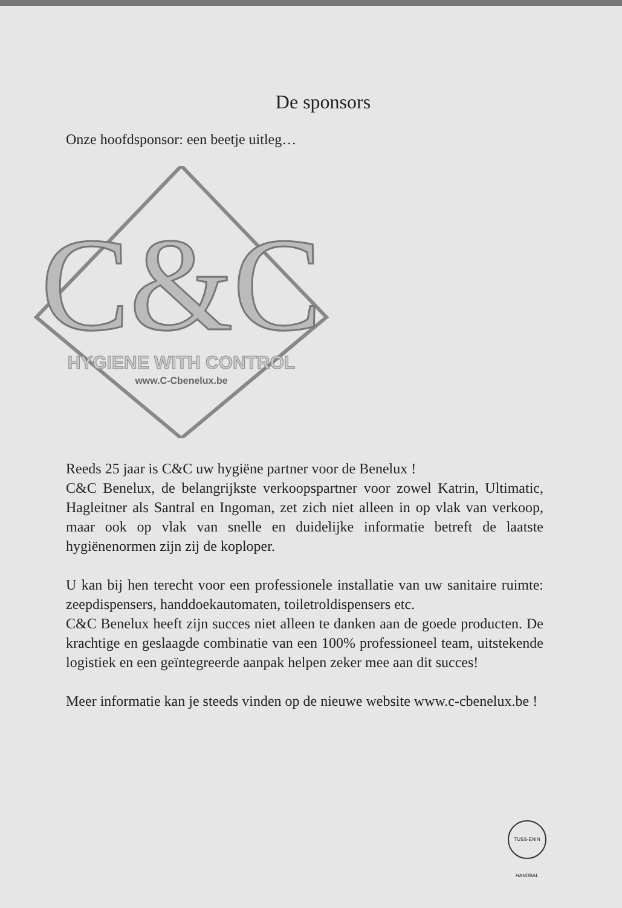De sponsors
Onze hoofdsponsor: een beetje uitleg…
C&C
HYGIENE WITH CONTROL
www.C-Cbenelux.be
Reeds 25 jaar is C&C uw hygiëne partner voor de Benelux !
C&C Benelux, de belangrijkste verkoopspartner voor zowel Katrin, Ultimatic, Hagleitner als Santral en Ingoman, zet zich niet alleen in op vlak van verkoop, maar ook op vlak van snelle en duidelijke informatie betreft de laatste hygiënenormen zijn zij de koploper.
U kan bij hen terecht voor een professionele installatie van uw sanitaire ruimte: zeepdispensers, handdoekautomaten, toiletroldispensers etc.
C&C Benelux heeft zijn succes niet alleen te danken aan de goede producten. De krachtige en geslaagde combinatie van een 100% professioneel team, uitstekende logistiek en een geïntegreerde aanpak helpen zeker mee aan dit succes!
Meer informatie kan je steeds vinden op de nieuwe website www.c-cbenelux.be !
TUSS-ENIN HANDBAL